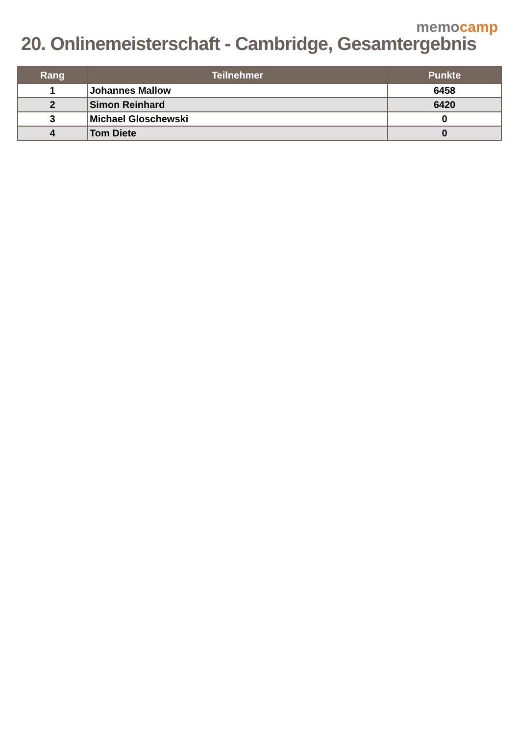memo camp
20. Onlinemeisterschaft - Cambridge, Gesamtergebnis
| Rang | Teilnehmer | Punkte |
| --- | --- | --- |
| 1 | Johannes Mallow | 6458 |
| 2 | Simon Reinhard | 6420 |
| 3 | Michael Gloschewski | 0 |
| 4 | Tom Diete | 0 |